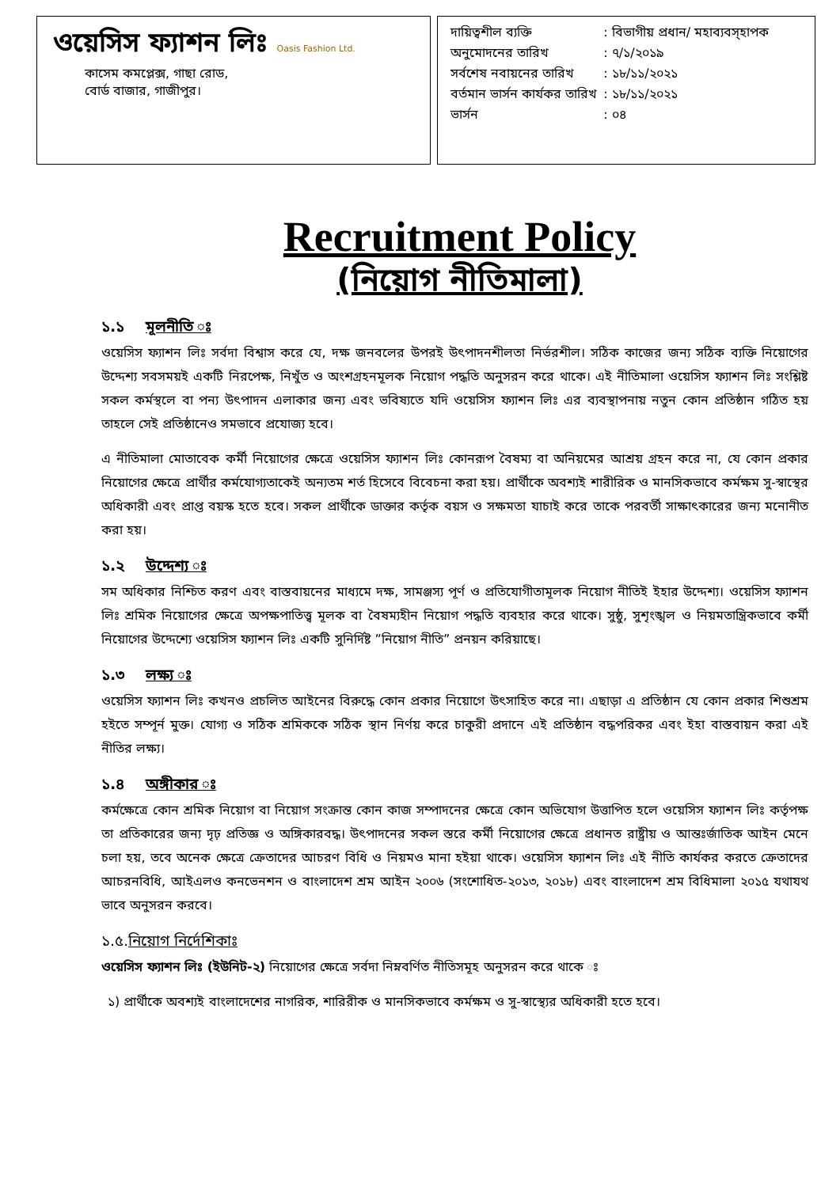ওয়েসিস ফ্যাশন লিঃ Oasis Fashion Ltd.
কাসেম কমপ্লেক্স, গাছা রোড,
বোর্ড বাজার, গাজীপুর।
| দায়িত্বশীল ব্যক্তি | : বিভাগীয় প্রধান/ মহাব্যবস্হাপক |
| অনুমোদনের তারিখ | : ৭/১/২০১৯ |
| সর্বশেষ নবায়নের তারিখ | : ১৮/১১/২০২১ |
| বর্তমান ভার্সন কার্যকর তারিখ | : ১৮/১১/২০২১ |
| ভার্সন | : ০৪ |
Recruitment Policy
(নিয়োগ নীতিমালা)
১.১ মূলনীতি ঃ
ওয়েসিস ফ্যাশন লিঃ সর্বদা বিশ্বাস করে যে, দক্ষ জনবলের উপরই উৎপাদনশীলতা নির্ভরশীল। সঠিক কাজের জন্য সঠিক ব্যক্তি নিয়োগের উদ্দেশ্য সবসময়ই একটি নিরপেক্ষ, নিখুঁত ও অংশগ্রহনমূলক নিয়োগ পদ্ধতি অনুসরন করে থাকে। এই নীতিমালা ওয়েসিস ফ্যাশন লিঃ সংশ্লিষ্ট সকল কর্মস্থলে বা পন্য উৎপাদন এলাকার জন্য এবং ভবিষ্যতে যদি ওয়েসিস ফ্যাশন লিঃ এর ব্যবস্থাপনায় নতুন কোন প্রতিষ্ঠান গঠিত হয় তাহলে সেই প্রতিষ্ঠানেও সমভাবে প্রযোজ্য হবে।
এ নীতিমালা মোতাবেক কর্মী নিয়োগের ক্ষেত্রে ওয়েসিস ফ্যাশন লিঃ কোনরূপ বৈষম্য বা অনিয়মের আশ্রয় গ্রহন করে না, যে কোন প্রকার নিয়োগের ক্ষেত্রে প্রার্থীর কর্মযোগ্যতাকেই অন্যতম শর্ত হিসেবে বিবেচনা করা হয়। প্রার্থীকে অবশ্যই শারীরিক ও মানসিকভাবে কর্মক্ষম সু-স্বাস্থের অধিকারী এবং প্রাপ্ত বয়স্ক হতে হবে। সকল প্রার্থীকে ডাক্তার কর্তৃক বয়স ও সক্ষমতা যাচাই করে তাকে পরবর্তী সাক্ষাৎকারের জন্য মনোনীত করা হয়।
১.২ উদ্দেশ্য ঃ
সম অধিকার নিশ্চিত করণ এবং বাস্তবায়নের মাধ্যমে দক্ষ, সামঞ্জস্য পূর্ণ ও প্রতিযোগীতামূলক নিয়োগ নীতিই ইহার উদ্দেশ্য। ওয়েসিস ফ্যাশন লিঃ শ্রমিক নিয়োগের ক্ষেত্রে অপক্ষপাতিত্ত্ব মূলক বা বৈষম্যহীন নিয়োগ পদ্ধতি ব্যবহার করে থাকে। সুষ্ঠু, সুশৃংঙ্খল ও নিয়মতান্ত্রিকভাবে কর্মী নিয়োগের উদ্দেশ্যে ওয়েসিস ফ্যাশন লিঃ একটি সুনির্দিষ্ট ”নিয়োগ নীতি” প্রনয়ন করিয়াছে।
১.৩ লক্ষ্য ঃ
ওয়েসিস ফ্যাশন লিঃ কখনও প্রচলিত আইনের বিরুদ্ধে কোন প্রকার নিয়োগে উৎসাহিত করে না। এছাড়া এ প্রতিষ্ঠান যে কোন প্রকার শিশুশ্রম হইতে সম্পূর্ন মুক্ত। যোগ্য ও সঠিক শ্রমিককে সঠিক স্থান নির্ণয় করে চাকুরী প্রদানে এই প্রতিষ্ঠান বদ্ধপরিকর এবং ইহা বাস্তবায়ন করা এই নীতির লক্ষ্য।
১.৪ অঙ্গীকার ঃ
কর্মক্ষেত্রে কোন শ্রমিক নিয়োগ বা নিয়োগ সংক্রান্ত কোন কাজ সম্পাদনের ক্ষেত্রে কোন অভিযোগ উত্তাপিত হলে ওয়েসিস ফ্যাশন লিঃ কর্তৃপক্ষ তা প্রতিকারের জন্য দৃঢ় প্রতিজ্ঞ ও অঙ্গিকারবদ্ধ। উৎপাদনের সকল স্তরে কর্মী নিয়োগের ক্ষেত্রে প্রধানত রাষ্ট্রীয় ও আন্তঃর্জাতিক আইন মেনে চলা হয়, তবে অনেক ক্ষেত্রে ক্রেতাদের আচরণ বিধি ও নিয়মও মানা হইয়া থাকে। ওয়েসিস ফ্যাশন লিঃ এই নীতি কার্যকর করতে ক্রেতাদের আচরনবিধি, আইএলও কনভেনশন ও বাংলাদেশ শ্রম আইন ২০০৬ (সংশোধিত-২০১৩, ২০১৮) এবং বাংলাদেশ শ্রম বিধিমালা ২০১৫ যথাযথ ভাবে অনুসরন করবে।
১.৫. নিয়োগ নির্দেশিকাঃ
ওয়েসিস ফ্যাশন লিঃ (ইউনিট-২) নিয়োগের ক্ষেত্রে সর্বদা নিম্নবর্ণিত নীতিসমূহ অনুসরন করে থাকে ঃ
১) প্রার্থীকে অবশ্যই বাংলাদেশের নাগরিক, শারিরীক ও মানসিকভাবে কর্মক্ষম ও সু-স্বাস্থ্যের অধিকারী হতে হবে।